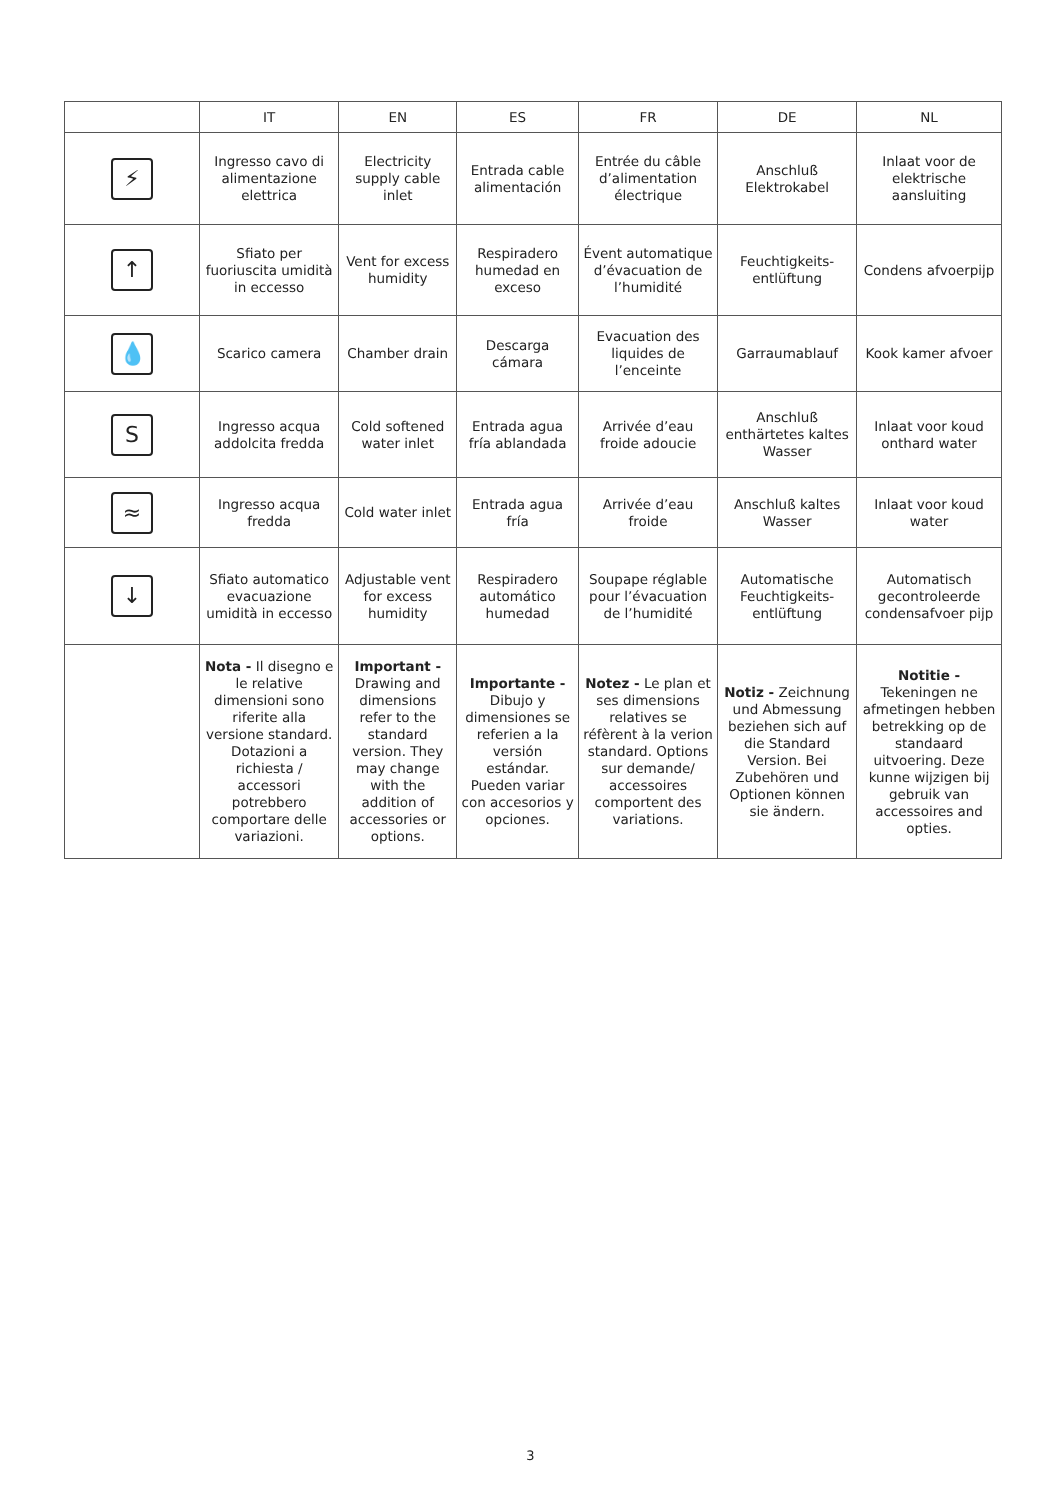| | IT | EN | ES | FR | DE | NL |
| --- | --- | --- | --- | --- | --- | --- |
| ⚡ | Ingresso cavo di alimentazione elettrica | Electricity supply cable inlet | Entrada cable alimentación | Entrée du câble d’alimentation électrique | Anschluß Elektrokabel | Inlaat voor de elektrische aansluiting |
| ↑ | Sfiato per fuoriuscita umidità in eccesso | Vent for excess humidity | Respiradero humedad en exceso | Évent automatique d’évacuation de l’humidité | Feuchtigkeits-entlüftung | Condens afvoerpijp |
| 💧 | Scarico camera | Chamber drain | Descarga cámara | Evacuation des liquides de l’enceinte | Garraumablauf | Kook kamer afvoer |
| S | Ingresso acqua addolcita fredda | Cold softened water inlet | Entrada agua fría ablandada | Arrivée d’eau froide adoucie | Anschluß enthärtetes kaltes Wasser | Inlaat voor koud onthard water |
| ≈ | Ingresso acqua fredda | Cold water inlet | Entrada agua fría | Arrivée d’eau froide | Anschluß kaltes Wasser | Inlaat voor koud water |
| ↓ | Sfiato automatico evacuazione umidità in eccesso | Adjustable vent for excess humidity | Respiradero automático humedad | Soupape réglable pour l’évacuation de l’humidité | Automatische Feuchtigkeits-entlüftung | Automatisch gecontroleerde condensafvoer pijp |
| | Nota - Il disegno e le relative dimensioni sono riferite alla versione standard. Dotazioni a richiesta / accessori potrebbero comportare delle variazioni. | Important - Drawing and dimensions refer to the standard version. They may change with the addition of accessories or options. | Importante - Dibujo y dimensiones se referien a la versión estándar. Pueden variar con accesorios y opciones. | Notez - Le plan et ses dimensions relatives se réfèrent à la verion standard. Options sur demande/ accessoires comportent des variations. | Notiz - Zeichnung und Abmessung beziehen sich auf die Standard Version. Bei Zubehören und Optionen können sie ändern. | Notitie - Tekeningen ne afmetingen hebben betrekking op de standaard uitvoering. Deze kunne wijzigen bij gebruik van accessoires and opties. |
3